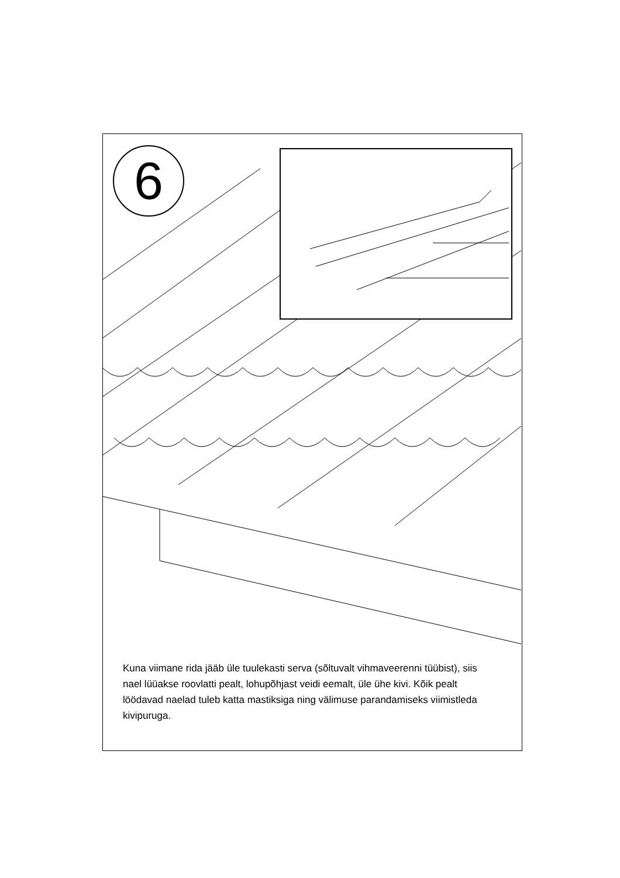6
Kuna viimane rida jääb üle tuulekasti serva (sõltuvalt vihmaveerenni tüübist), siis nael lüüakse roovlatti pealt, lohupõhjast veidi eemalt, üle ühe kivi. Kõik pealt löödavad naelad tuleb katta mastiksiga ning välimuse parandamiseks viimistleda kivipuruga.